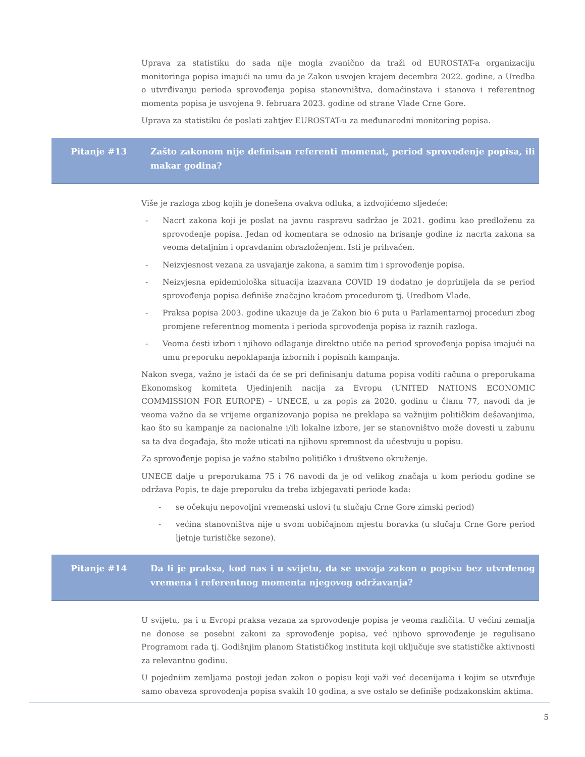Uprava za statistiku do sada nije mogla zvanično da traži od EUROSTAT-a organizaciju monitoringa popisa imajući na umu da je Zakon usvojen krajem decembra 2022. godine, a Uredba o utvrđivanju perioda sprovođenja popisa stanovništva, domaćinstava i stanova i referentnog momenta popisa je usvojena 9. februara 2023. godine od strane Vlade Crne Gore.
Uprava za statistiku će poslati zahtjev EUROSTAT-u za međunarodni monitoring popisa.
Pitanje #13 Zašto zakonom nije definisan referenti momenat, period sprovođenje popisa, ili makar godina?
Više je razloga zbog kojih je donešena ovakva odluka, a izdvojićemo sljedeće:
- Nacrt zakona koji je poslat na javnu raspravu sadržao je 2021. godinu kao predloženu za sprovođenje popisa. Jedan od komentara se odnosio na brisanje godine iz nacrta zakona sa veoma detaljnim i opravdanim obrazloženjem. Isti je prihvaćen.
- Neizvjesnost vezana za usvajanje zakona, a samim tim i sprovođenje popisa.
- Neizvjesna epidemiološka situacija izazvana COVID 19 dodatno je doprinijela da se period sprovođenja popisa definiše značajno kraćom procedurom tj. Uredbom Vlade.
- Praksa popisa 2003. godine ukazuje da je Zakon bio 6 puta u Parlamentarnoj proceduri zbog promjene referentnog momenta i perioda sprovođenja popisa iz raznih razloga.
- Veoma česti izbori i njihovo odlaganje direktno utiče na period sprovođenja popisa imajući na umu preporuku nepoklapanja izbornih i popisnih kampanja.
Nakon svega, važno je istaći da će se pri definisanju datuma popisa voditi računa o preporukama Ekonomskog komiteta Ujedinjenih nacija za Evropu (UNITED NATIONS ECONOMIC COMMISSION FOR EUROPE) – UNECE, u za popis za 2020. godinu u članu 77, navodi da je veoma važno da se vrijeme organizovanja popisa ne preklapa sa važnijim političkim dešavanjima, kao što su kampanje za nacionalne i/ili lokalne izbore, jer se stanovništvo može dovesti u zabunu sa ta dva događaja, što može uticati na njihovu spremnost da učestvuju u popisu.
Za sprovođenje popisa je važno stabilno političko i društveno okruženje.
UNECE dalje u preporukama 75 i 76 navodi da je od velikog značaja u kom periodu godine se održava Popis, te daje preporuku da treba izbjegavati periode kada:
- se očekuju nepovoljni vremenski uslovi (u slučaju Crne Gore zimski period)
- većina stanovništva nije u svom uobičajnom mjestu boravka (u slučaju Crne Gore period ljetnje turističke sezone).
Pitanje #14 Da li je praksa, kod nas i u svijetu, da se usvaja zakon o popisu bez utvrđenog vremena i referentnog momenta njegovog održavanja?
U svijetu, pa i u Evropi praksa vezana za sprovođenje popisa je veoma različita. U većini zemalja ne donose se posebni zakoni za sprovođenje popisa, već njihovo sprovođenje je regulisano Programom rada tj. Godišnjim planom Statističkog instituta koji uključuje sve statističke aktivnosti za relevantnu godinu.
U pojedniim zemljama postoji jedan zakon o popisu koji važi već decenijama i kojim se utvrđuje samo obaveza sprovođenja popisa svakih 10 godina, a sve ostalo se definiše podzakonskim aktima.
5